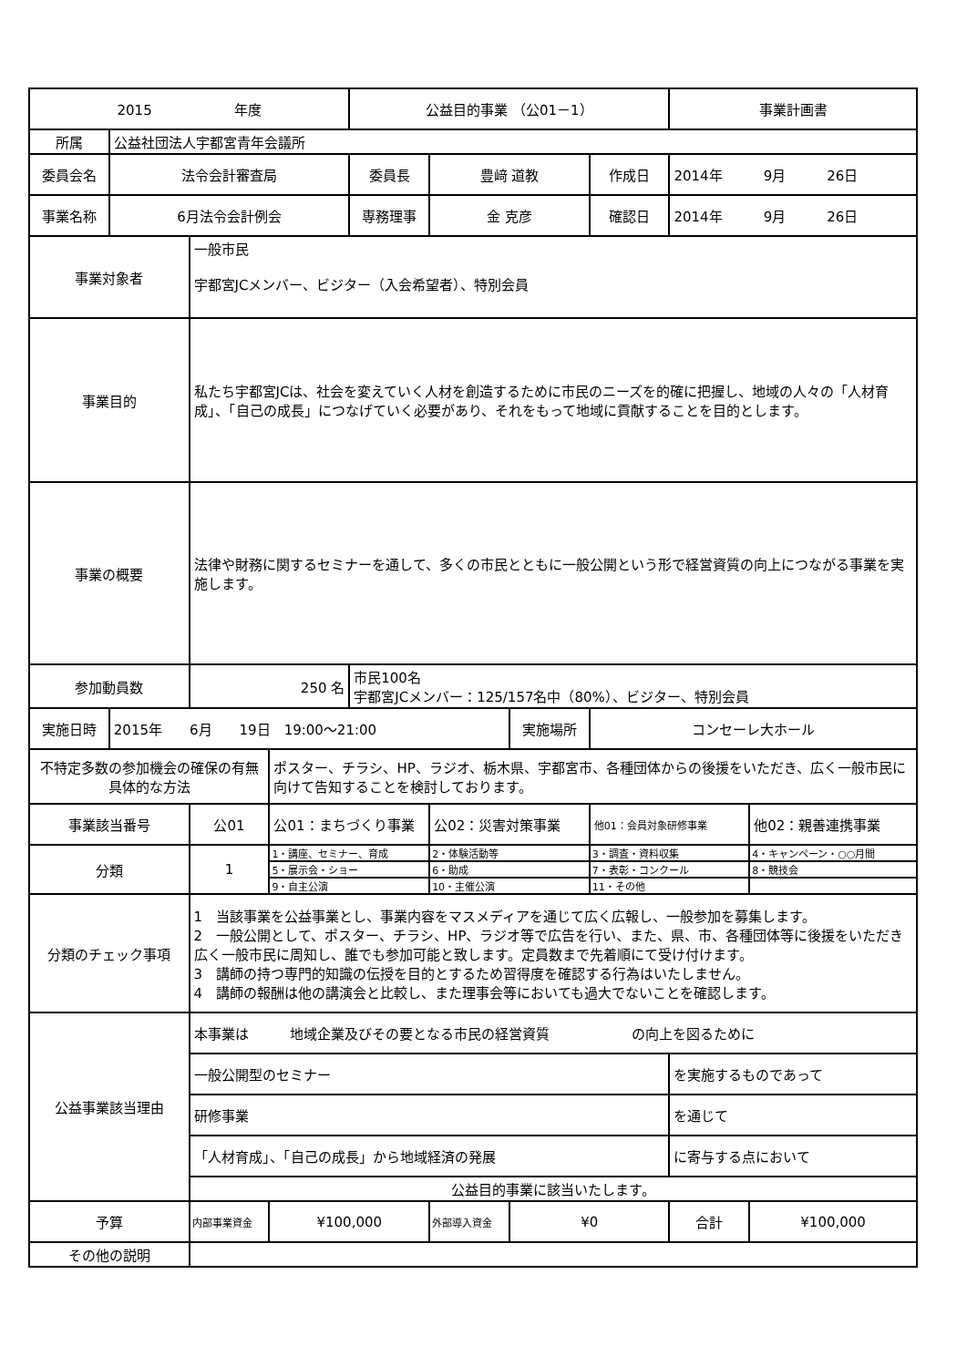| 2015 年度 | | | | 公益目的事業 （公01－1） | | | | 事業計画書 | |
| 所属 | 公益社団法人宇都宮青年会議所 | | | | | | | | |
| 委員会名 | 法令会計審査局 | | | 委員長 | 豊﨑 道教 | | 作成日 | 2014年 9月 26日 | |
| 事業名称 | 6月法令会計例会 | | | 専務理事 | 金 克彦 | | 確認日 | 2014年 9月 26日 | |
| 事業対象者 | | 一般市民 宇都宮JCメンバー、ビジター（入会希望者）、特別会員 | | | | | | | |
| 事業目的 | | 私たち宇都宮JCは、社会を変えていく人材を創造するために市民のニーズを的確に把握し、地域の人々の「人材育成」、「自己の成長」につなげていく必要があり、それをもって地域に貢献することを目的とします。 | | | | | | | |
| 事業の概要 | | 法律や財務に関するセミナーを通して、多くの市民とともに一般公開という形で経営資質の向上につながる事業を実施します。 | | | | | | | |
| 参加動員数 | | 250 名 | | 市民100名 宇都宮JCメンバー：125/157名中（80%）、ビジター、特別会員 | | | | | |
| 実施日時 | 2015年 6月 19日 19:00～21:00 | | | | | 実施場所 | コンセーレ大ホール | | |
| 不特定多数の参加機会の確保の有無具体的な方法 | | | ポスター、チラシ、HP、ラジオ、栃木県、宇都宮市、各種団体からの後援をいただき、広く一般市民に向けて告知することを検討しております。 | | | | | | |
| 事業該当番号 | | 公01 | 公01：まちづくり事業 | | 公02：災害対策事業 | | 他01：会員対象研修事業 | | 他02：親善連携事業 |
| 分類 | | 1 | 1・講座、セミナー、育成 | | 2・体験活動等 | | 3・調査・資料収集 | | 4・キャンペーン・○○月間 |
| | | | 5・展示会・ショー | | 6・助成 | | 7・表彰・コンクール | | 8・競技会 |
| | | | 9・自主公演 | | 10・主催公演 | | 11・その他 | | |
| 分類のチェック事項 | | 1 当該事業を公益事業とし、事業内容をマスメディアを通じて広く広報し、一般参加を募集します。 2 一般公開として、ポスター、チラシ、HP、ラジオ等で広告を行い、また、県、市、各種団体等に後援をいただき広く一般市民に周知し、誰でも参加可能と致します。定員数まで先着順にて受け付けます。 3 講師の持つ専門的知識の伝授を目的とするため習得度を確認する行為はいたしません。 4 講師の報酬は他の講演会と比較し、また理事会等においても過大でないことを確認します。 | | | | | | | |
| 公益事業該当理由 | | 本事業は 地域企業及びその要となる市民の経営資質 の向上を図るために | | | | | | | |
| | | 一般公開型のセミナー | | | | | | を実施するものであって | |
| | | 研修事業 | | | | | | を通じて | |
| | | 「人材育成」、「自己の成長」から地域経済の発展 | | | | | | に寄与する点において | |
| | | 公益目的事業に該当いたします。 | | | | | | | |
| 予算 | | 内部事業資金 | ¥100,000 | | 外部導入資金 | ¥0 | | 合計 | ¥100,000 |
| その他の説明 | | | | | | | | | |